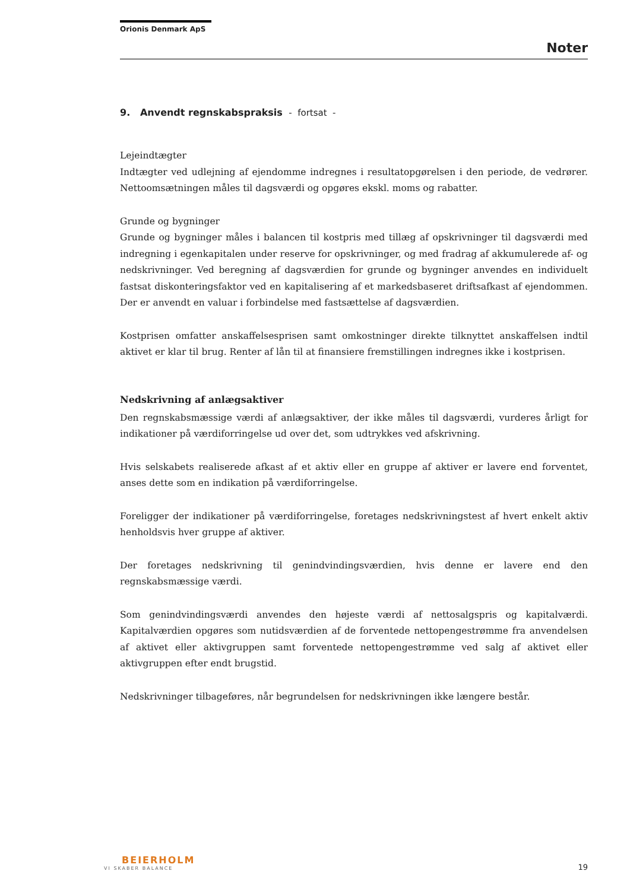Orionis Denmark ApS
Noter
9. Anvendt regnskabspraksis - fortsat -
Lejeindtægter
Indtægter ved udlejning af ejendomme indregnes i resultatopgørelsen i den periode, de vedrører. Nettoomsætningen måles til dagsværdi og opgøres ekskl. moms og rabatter.
Grunde og bygninger
Grunde og bygninger måles i balancen til kostpris med tillæg af opskrivninger til dagsværdi med indregning i egenkapitalen under reserve for opskrivninger, og med fradrag af akkumulerede af- og nedskrivninger. Ved beregning af dagsværdien for grunde og bygninger anvendes en individuelt fastsat diskonteringsfaktor ved en kapitalisering af et markedsbaseret driftsafkast af ejendommen. Der er anvendt en valuar i forbindelse med fastsættelse af dagsværdien.
Kostprisen omfatter anskaffelsesprisen samt omkostninger direkte tilknyttet anskaffelsen indtil aktivet er klar til brug. Renter af lån til at finansiere fremstillingen indregnes ikke i kostprisen.
Nedskrivning af anlægsaktiver
Den regnskabsmæssige værdi af anlægsaktiver, der ikke måles til dagsværdi, vurderes årligt for indikationer på værdiforringelse ud over det, som udtrykkes ved afskrivning.
Hvis selskabets realiserede afkast af et aktiv eller en gruppe af aktiver er lavere end forventet, anses dette som en indikation på værdiforringelse.
Foreligger der indikationer på værdiforringelse, foretages nedskrivningstest af hvert enkelt aktiv henholdsvis hver gruppe af aktiver.
Der foretages nedskrivning til genindvindingsværdien, hvis denne er lavere end den regnskabsmæssige værdi.
Som genindvindingsværdi anvendes den højeste værdi af nettosalgspris og kapitalværdi. Kapitalværdien opgøres som nutidsværdien af de forventede nettopengestrømme fra anvendelsen af aktivet eller aktivgruppen samt forventede nettopengestrømme ved salg af aktivet eller aktivgruppen efter endt brugstid.
Nedskrivninger tilbageføres, når begrundelsen for nedskrivningen ikke længere består.
BEIERHOLM
VI SKABER BALANCE
19